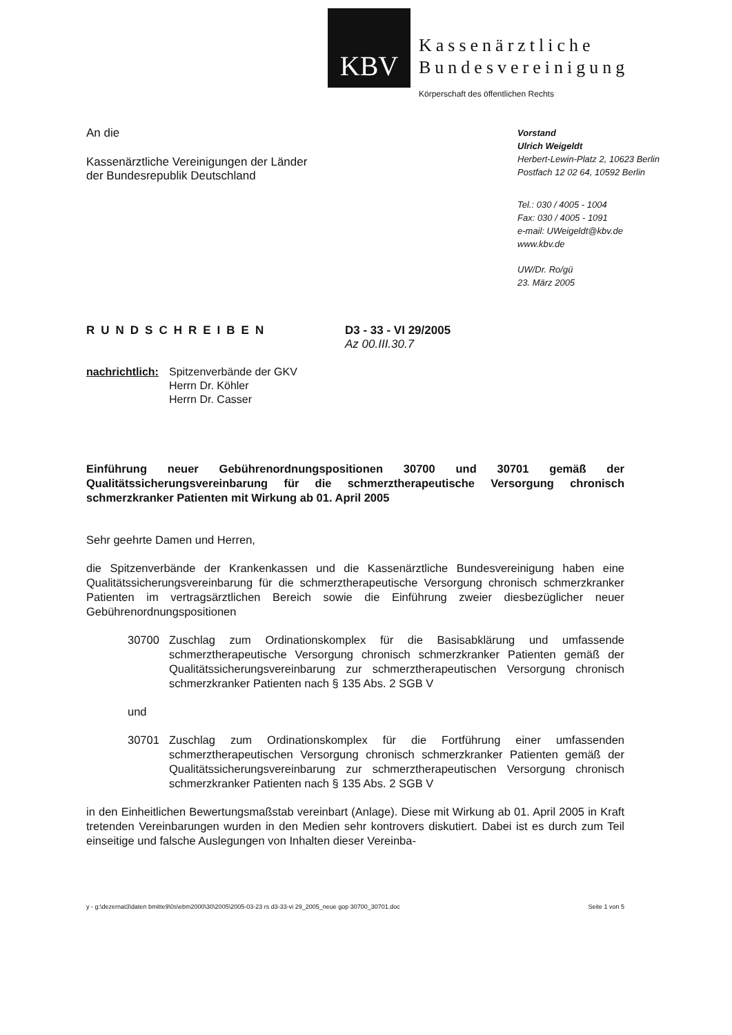KBV
Kassenärztliche
Bundesvereinigung
Körperschaft des öffentlichen Rechts
An die
Kassenärztliche Vereinigungen der Länder
der Bundesrepublik Deutschland
Vorstand
Ulrich Weigeldt
Herbert-Lewin-Platz 2, 10623 Berlin
Postfach 12 02 64, 10592 Berlin
Tel.: 030 / 4005 - 1004
Fax: 030 / 4005 - 1091
e-mail: UWeigeldt@kbv.de
www.kbv.de
UW/Dr. Ro/gü
23. März 2005
RUNDSCHREIBEN D3 - 33 - VI 29/2005
Az 00.III.30.7
nachrichtlich:
Spitzenverbände der GKV
Herrn Dr. Köhler
Herrn Dr. Casser
Einführung neuer Gebührenordnungspositionen 30700 und 30701 gemäß der Qualitätssicherungsvereinbarung für die schmerztherapeutische Versorgung chronisch schmerzkranker Patienten mit Wirkung ab 01. April 2005
Sehr geehrte Damen und Herren,
die Spitzenverbände der Krankenkassen und die Kassenärztliche Bundesvereinigung haben eine Qualitätssicherungsvereinbarung für die schmerztherapeutische Versorgung chronisch schmerzkranker Patienten im vertragsärztlichen Bereich sowie die Einführung zweier diesbezüglicher neuer Gebührenordnungspositionen
30700 Zuschlag zum Ordinationskomplex für die Basisabklärung und umfassende schmerztherapeutische Versorgung chronisch schmerzkranker Patienten gemäß der Qualitätssicherungsvereinbarung zur schmerztherapeutischen Versorgung chronisch schmerzkranker Patienten nach § 135 Abs. 2 SGB V
und
30701 Zuschlag zum Ordinationskomplex für die Fortführung einer umfassenden schmerztherapeutischen Versorgung chronisch schmerzkranker Patienten gemäß der Qualitätssicherungsvereinbarung zur schmerztherapeutischen Versorgung chronisch schmerzkranker Patienten nach § 135 Abs. 2 SGB V
in den Einheitlichen Bewertungsmaßstab vereinbart (Anlage). Diese mit Wirkung ab 01. April 2005 in Kraft tretenden Vereinbarungen wurden in den Medien sehr kontrovers diskutiert. Dabei ist es durch zum Teil einseitige und falsche Auslegungen von Inhalten dieser Vereinba-
y - g:\dezernat3\daten bmitte9\0s\ebm2000\30\2005\2005-03-23 rs d3-33-vi 29_2005_neue gop 30700_30701.doc Seite 1 von 5